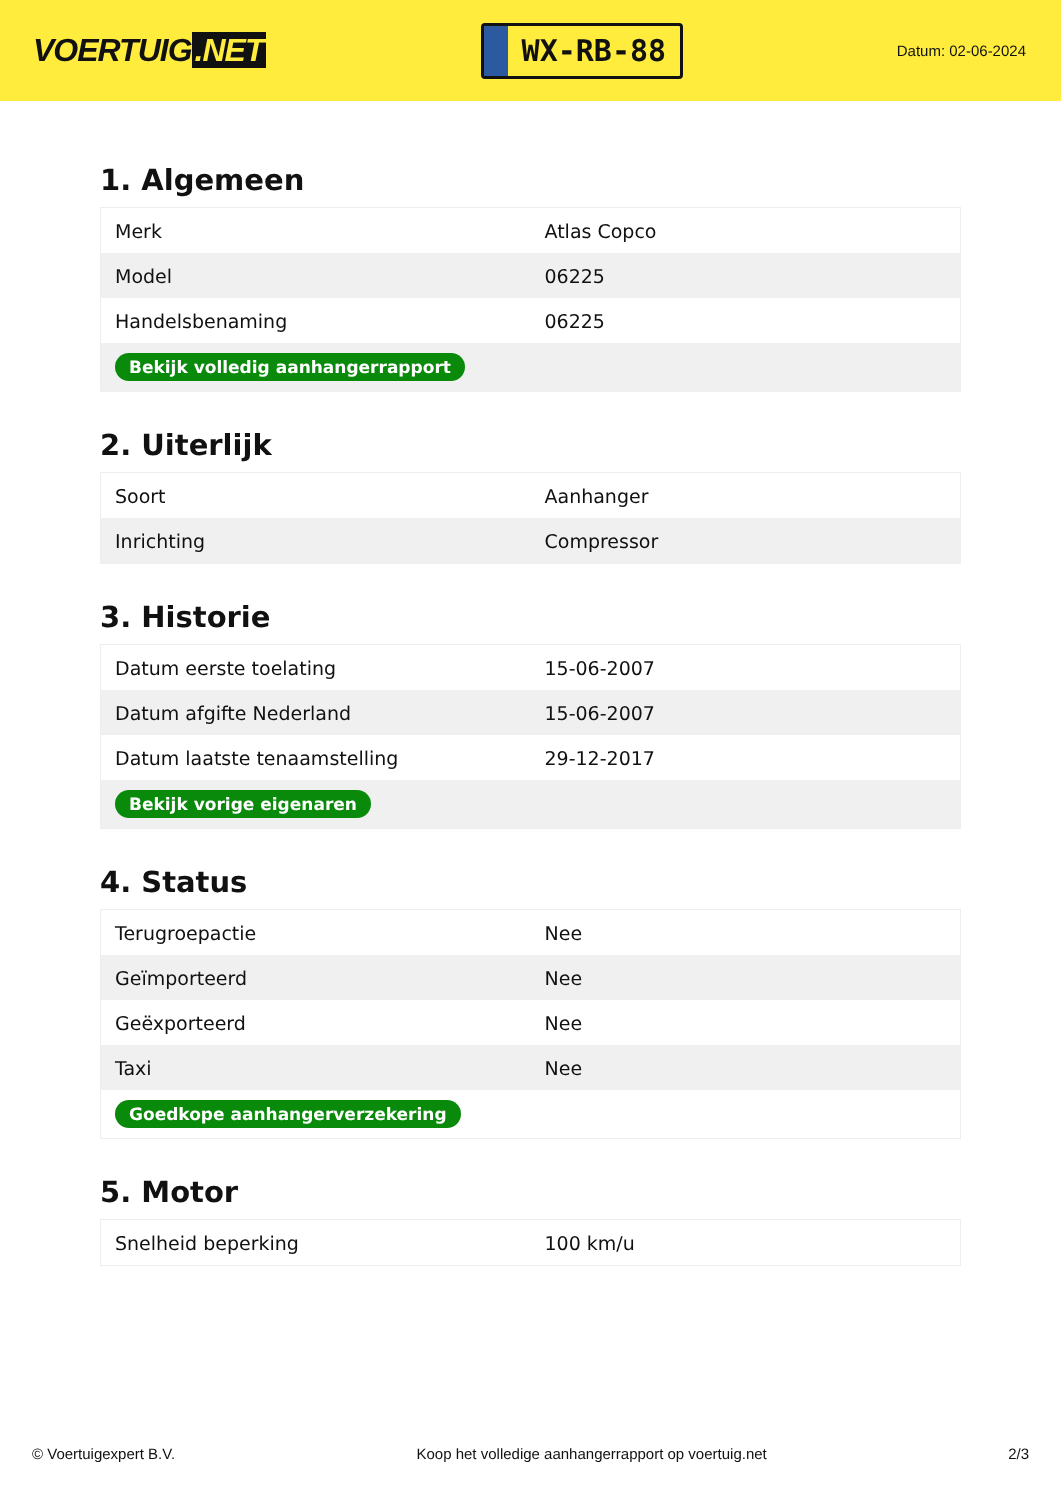VOERTUIG.NET
WX-RB-88
Datum: 02-06-2024
1. Algemeen
| Merk | Atlas Copco |
| Model | 06225 |
| Handelsbenaming | 06225 |
| Bekijk volledig aanhangerrapport | |
2. Uiterlijk
| Soort | Aanhanger |
| Inrichting | Compressor |
3. Historie
| Datum eerste toelating | 15-06-2007 |
| Datum afgifte Nederland | 15-06-2007 |
| Datum laatste tenaamstelling | 29-12-2017 |
| Bekijk vorige eigenaren | |
4. Status
| Terugroepactie | Nee |
| Geïmporteerd | Nee |
| Geëxporteerd | Nee |
| Taxi | Nee |
| Goedkope aanhangerverzekering | |
5. Motor
| Snelheid beperking | 100 km/u |
© Voertuigexpert B.V. Koop het volledige aanhangerrapport op voertuig.net 2/3